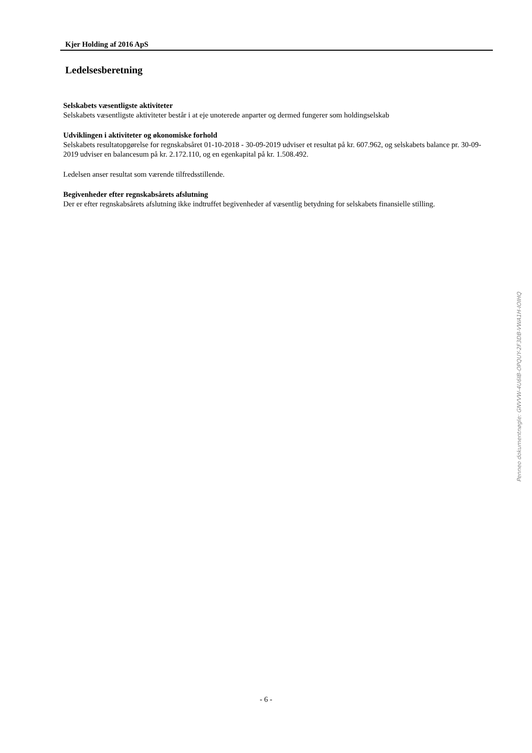Kjer Holding af 2016 ApS
Ledelsesberetning
Selskabets væsentligste aktiviteter
Selskabets væsentligste aktiviteter består i at eje unoterede anparter og dermed fungerer som holdingselskab
Udviklingen i aktiviteter og økonomiske forhold
Selskabets resultatopgørelse for regnskabsåret 01-10-2018 - 30-09-2019 udviser et resultat på kr. 607.962, og selskabets balance pr. 30-09-2019 udviser en balancesum på kr. 2.172.110, og en egenkapital på kr. 1.508.492.
Ledelsen anser resultat som værende tilfredsstillende.
Begivenheder efter regnskabsårets afslutning
Der er efter regnskabsårets afslutning ikke indtruffet begivenheder af væsentlig betydning for selskabets finansielle stilling.
Penneo dokumentnøgle: GNVVW-4U6IB-OPQUY-2F3DB-VWA1H-IOIHQ
- 6 -